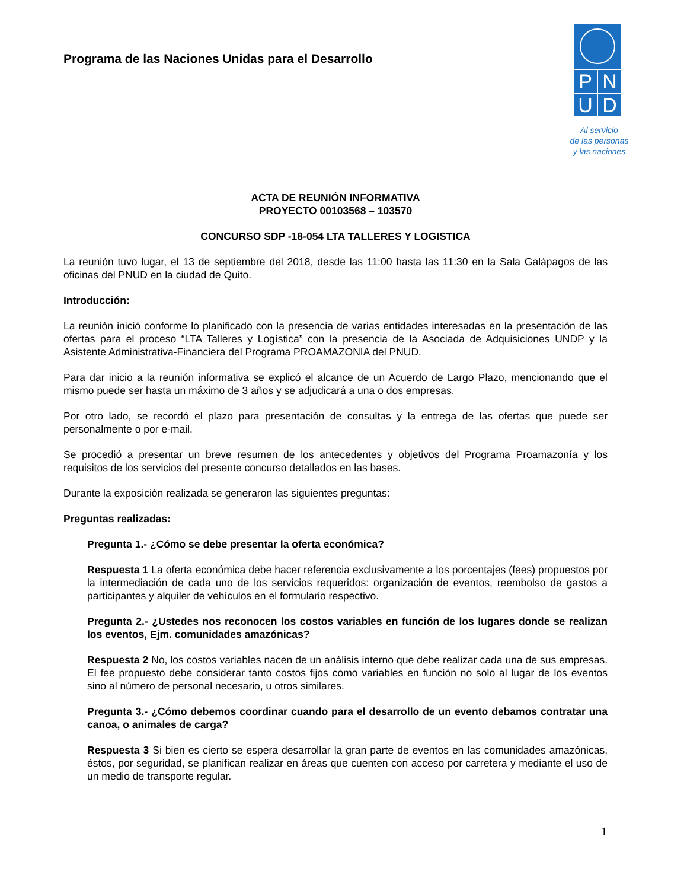Programa de las Naciones Unidas para el Desarrollo
P
N
U
D
Al servicio
de las personas
y las naciones
ACTA DE REUNIÓN INFORMATIVA
PROYECTO 00103568 – 103570
CONCURSO SDP -18-054 LTA TALLERES Y LOGISTICA
La reunión tuvo lugar, el 13 de septiembre del 2018, desde las 11:00 hasta las 11:30 en la Sala Galápagos de las oficinas del PNUD en la ciudad de Quito.
Introducción:
La reunión inició conforme lo planificado con la presencia de varias entidades interesadas en la presentación de las ofertas para el proceso “LTA Talleres y Logística” con la presencia de la Asociada de Adquisiciones UNDP y la Asistente Administrativa-Financiera del Programa PROAMAZONIA del PNUD.
Para dar inicio a la reunión informativa se explicó el alcance de un Acuerdo de Largo Plazo, mencionando que el mismo puede ser hasta un máximo de 3 años y se adjudicará a una o dos empresas.
Por otro lado, se recordó el plazo para presentación de consultas y la entrega de las ofertas que puede ser personalmente o por e-mail.
Se procedió a presentar un breve resumen de los antecedentes y objetivos del Programa Proamazonía y los requisitos de los servicios del presente concurso detallados en las bases.
Durante la exposición realizada se generaron las siguientes preguntas:
Preguntas realizadas:
Pregunta 1.- ¿Cómo se debe presentar la oferta económica?
Respuesta 1 La oferta económica debe hacer referencia exclusivamente a los porcentajes (fees) propuestos por la intermediación de cada uno de los servicios requeridos: organización de eventos, reembolso de gastos a participantes y alquiler de vehículos en el formulario respectivo.
Pregunta 2.- ¿Ustedes nos reconocen los costos variables en función de los lugares donde se realizan los eventos, Ejm. comunidades amazónicas?
Respuesta 2 No, los costos variables nacen de un análisis interno que debe realizar cada una de sus empresas. El fee propuesto debe considerar tanto costos fijos como variables en función no solo al lugar de los eventos sino al número de personal necesario, u otros similares.
Pregunta 3.- ¿Cómo debemos coordinar cuando para el desarrollo de un evento debamos contratar una canoa, o animales de carga?
Respuesta 3 Si bien es cierto se espera desarrollar la gran parte de eventos en las comunidades amazónicas, éstos, por seguridad, se planifican realizar en áreas que cuenten con acceso por carretera y mediante el uso de un medio de transporte regular.
1